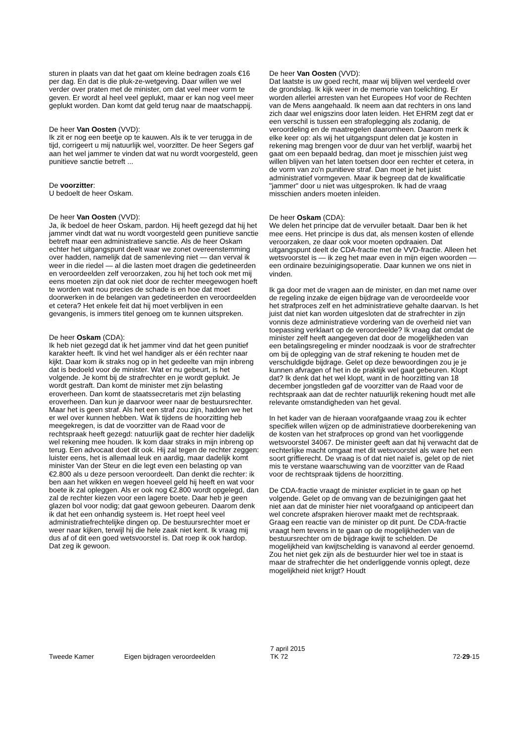sturen in plaats van dat het gaat om kleine bedragen zoals €16 per dag. En dat is die pluk-ze-wetgeving. Daar willen we wel verder over praten met de minister, om dat veel meer vorm te geven. Er wordt al heel veel geplukt, maar er kan nog veel meer geplukt worden. Dan komt dat geld terug naar de maatschappij.
De heer Van Oosten (VVD):
Ik zit er nog een beetje op te kauwen. Als ik te ver terugga in de tijd, corrigeert u mij natuurlijk wel, voorzitter. De heer Segers gaf aan het wel jammer te vinden dat wat nu wordt voorgesteld, geen punitieve sanctie betreft ...
De voorzitter:
U bedoelt de heer Oskam.
De heer Van Oosten (VVD):
Ja, ik bedoel de heer Oskam, pardon. Hij heeft gezegd dat hij het jammer vindt dat wat nu wordt voorgesteld geen punitieve sanctie betreft maar een administratieve sanctie. Als de heer Oskam echter het uitgangspunt deelt waar we zonet overeenstemming over hadden, namelijk dat de samenleving niet — dan verval ik weer in die riedel — al die lasten moet dragen die gedetineerden en veroordeelden zelf veroorzaken, zou hij het toch ook met mij eens moeten zijn dat ook niet door de rechter meegewogen hoeft te worden wat nou precies de schade is en hoe dat moet doorwerken in de belangen van gedetineerden en veroordeelden et cetera? Het enkele feit dat hij moet verblijven in een gevangenis, is immers titel genoeg om te kunnen uitspreken.
De heer Oskam (CDA):
Ik heb niet gezegd dat ik het jammer vind dat het geen punitief karakter heeft. Ik vind het wel handiger als er één rechter naar kijkt. Daar kom ik straks nog op in het gedeelte van mijn inbreng dat is bedoeld voor de minister. Wat er nu gebeurt, is het volgende. Je komt bij de strafrechter en je wordt geplukt. Je wordt gestraft. Dan komt de minister met zijn belasting eroverheen. Dan komt de staatssecretaris met zijn belasting eroverheen. Dan kun je daarvoor weer naar de bestuursrechter. Maar het is geen straf. Als het een straf zou zijn, hadden we het er wel over kunnen hebben. Wat ik tijdens de hoorzitting heb meegekregen, is dat de voorzitter van de Raad voor de rechtspraak heeft gezegd: natuurlijk gaat de rechter hier dadelijk wel rekening mee houden. Ik kom daar straks in mijn inbreng op terug. Een advocaat doet dit ook. Hij zal tegen de rechter zeggen: luister eens, het is allemaal leuk en aardig, maar dadelijk komt minister Van der Steur en die legt even een belasting op van €2.800 als u deze persoon veroordeelt. Dan denkt die rechter: ik ben aan het wikken en wegen hoeveel geld hij heeft en wat voor boete ik zal opleggen. Als er ook nog €2.800 wordt opgelegd, dan zal de rechter kiezen voor een lagere boete. Daar heb je geen glazen bol voor nodig; dat gaat gewoon gebeuren. Daarom denk ik dat het een onhandig systeem is. Het roept heel veel administratiefrechtelijke dingen op. De bestuursrechter moet er weer naar kijken, terwijl hij die hele zaak niet kent. Ik vraag mij dus af of dit een goed wetsvoorstel is. Dat roep ik ook hardop. Dat zeg ik gewoon.
De heer Van Oosten (VVD):
Dat laatste is uw goed recht, maar wij blijven wel verdeeld over de grondslag. Ik kijk weer in de memorie van toelichting. Er worden allerlei arresten van het Europees Hof voor de Rechten van de Mens aangehaald. Ik neem aan dat rechters in ons land zich daar wel enigszins door laten leiden. Het EHRM zegt dat er een verschil is tussen een strafoplegging als zodanig, de veroordeling en de maatregelen daaromheen. Daarom merk ik elke keer op: als wij het uitgangspunt delen dat je kosten in rekening mag brengen voor de duur van het verblijf, waarbij het gaat om een bepaald bedrag, dan moet je misschien juist weg willen blijven van het laten toetsen door een rechter et cetera, in de vorm van zo'n punitieve straf. Dan moet je het juist administratief vormgeven. Maar ik begreep dat de kwalificatie "jammer" door u niet was uitgesproken. Ik had de vraag misschien anders moeten inleiden.
De heer Oskam (CDA):
We delen het principe dat de vervuiler betaalt. Daar ben ik het mee eens. Het principe is dus dat, als mensen kosten of ellende veroorzaken, ze daar ook voor moeten opdraaien. Dat uitgangspunt deelt de CDA-fractie met de VVD-fractie. Alleen het wetsvoorstel is — ik zeg het maar even in mijn eigen woorden — een ordinaire bezuinigingsoperatie. Daar kunnen we ons niet in vinden.
Ik ga door met de vragen aan de minister, en dan met name over de regeling inzake de eigen bijdrage van de veroordeelde voor het strafproces zelf en het administratieve gehalte daarvan. Is het juist dat niet kan worden uitgesloten dat de strafrechter in zijn vonnis deze administratieve vordering van de overheid niet van toepassing verklaart op de veroordeelde? Ik vraag dat omdat de minister zelf heeft aangegeven dat door de mogelijkheden van een betalingsregeling er minder noodzaak is voor de strafrechter om bij de oplegging van de straf rekening te houden met de verschuldigde bijdrage. Gelet op deze bewoordingen zou je je kunnen afvragen of het in de praktijk wel gaat gebeuren. Klopt dat? Ik denk dat het wel klopt, want in de hoorzitting van 18 december jongstleden gaf de voorzitter van de Raad voor de rechtspraak aan dat de rechter natuurlijk rekening houdt met alle relevante omstandigheden van het geval.
In het kader van de hieraan voorafgaande vraag zou ik echter specifiek willen wijzen op de administratieve doorberekening van de kosten van het strafproces op grond van het voorliggende wetsvoorstel 34067. De minister geeft aan dat hij verwacht dat de rechterlijke macht omgaat met dit wetsvoorstel als ware het een soort griffierecht. De vraag is of dat niet naïef is, gelet op de niet mis te verstane waarschuwing van de voorzitter van de Raad voor de rechtspraak tijdens de hoorzitting.
De CDA-fractie vraagt de minister expliciet in te gaan op het volgende. Gelet op de omvang van de bezuinigingen gaat het niet aan dat de minister hier niet voorafgaand op anticipeert dan wel concrete afspraken hierover maakt met de rechtspraak. Graag een reactie van de minister op dit punt. De CDA-fractie vraagt hem tevens in te gaan op de mogelijkheden van de bestuursrechter om de bijdrage kwijt te schelden. De mogelijkheid van kwijtschelding is vanavond al eerder genoemd. Zou het niet gek zijn als de bestuurder hier wel toe in staat is maar de strafrechter die het onderliggende vonnis oplegt, deze mogelijkheid niet krijgt? Houdt
Tweede Kamer Eigen bijdragen veroordeelden
7 april 2015
TK 72
72-29-15